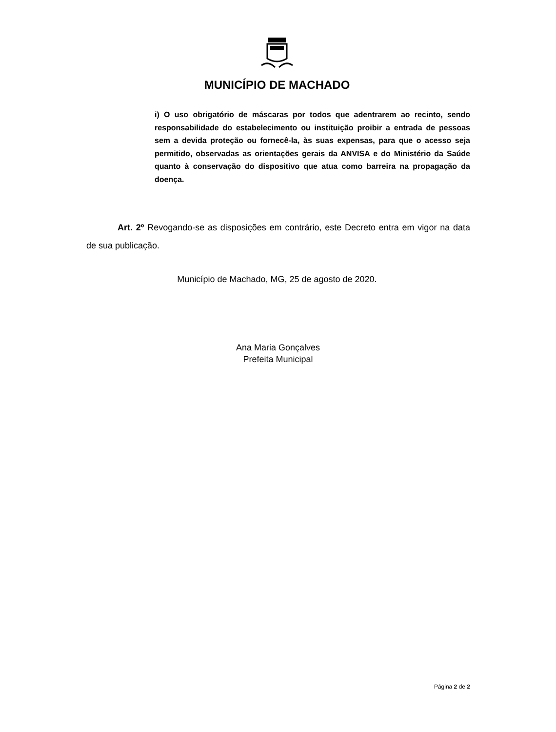MUNICÍPIO DE MACHADO
i) O uso obrigatório de máscaras por todos que adentrarem ao recinto, sendo responsabilidade do estabelecimento ou instituição proibir a entrada de pessoas sem a devida proteção ou fornecê-la, às suas expensas, para que o acesso seja permitido, observadas as orientações gerais da ANVISA e do Ministério da Saúde quanto à conservação do dispositivo que atua como barreira na propagação da doença.
Art. 2º Revogando-se as disposições em contrário, este Decreto entra em vigor na data de sua publicação.
Município de Machado, MG, 25 de agosto de 2020.
Ana Maria Gonçalves
Prefeita Municipal
Página 2 de 2